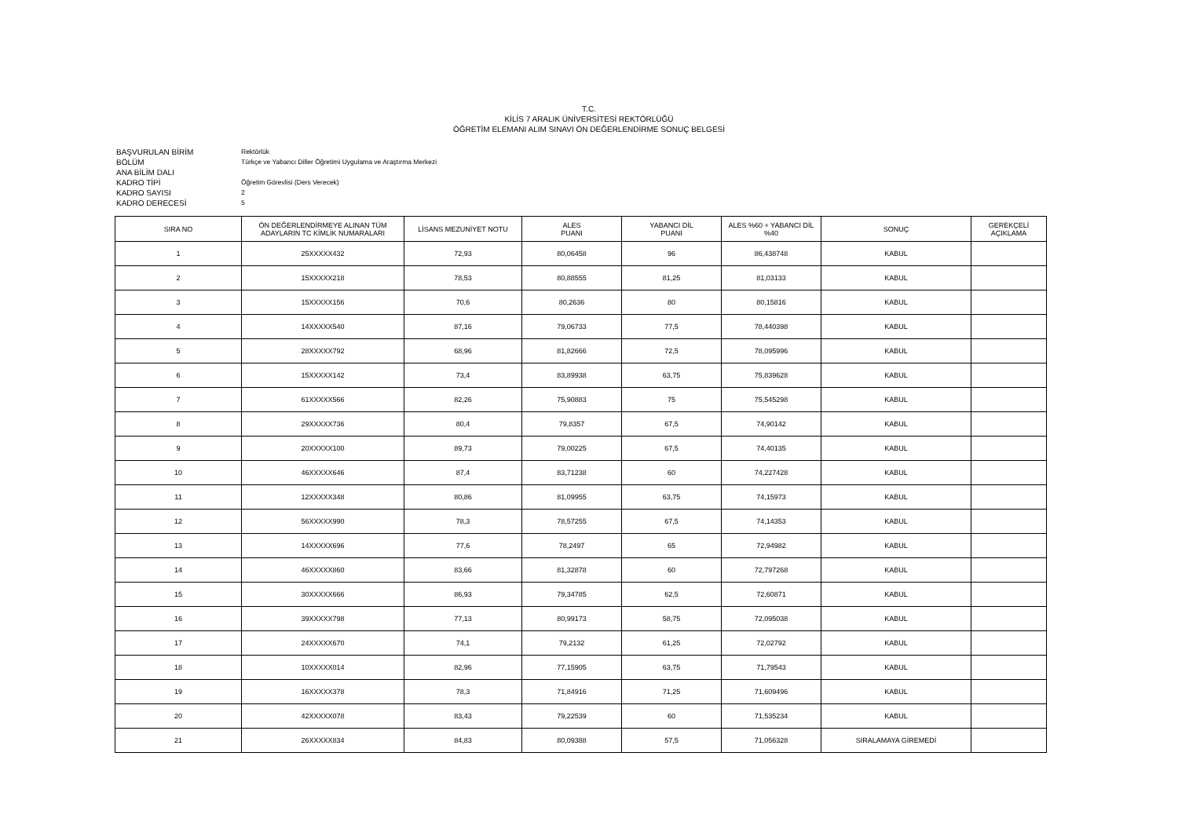T.C.
KİLİS 7 ARALIK ÜNİVERSİTESİ REKTÖRLÜĞÜ
ÖĞRETİM ELEMANI ALIM SINAVI ÖN DEĞERLENDİRME SONUÇ BELGESİ
BAŞVURULAN BİRİM Rektörlük
BÖLÜM Türkçe ve Yabancı Diller Öğretimi Uygulama ve Araştırma Merkezi
ANA BİLİM DALI
KADRO TİPİ Öğretim Görevlisi (Ders Verecek)
KADRO SAYISI 2
KADRO DERECESİ 5
| SIRA NO | ÖN DEĞERLENDİRMEYE ALINAN TÜM ADAYLARIN TC KİMLİK NUMARALARI | LİSANS MEZUNİYET NOTU | ALES PUANI | YABANCI DİL PUANI | ALES %60 + YABANCI DİL %40 | SONUÇ | GEREKÇELİ AÇIKLAMA |
| --- | --- | --- | --- | --- | --- | --- | --- |
| 1 | 25XXXXX432 | 72,93 | 80,06458 | 96 | 86,438748 | KABUL | |
| 2 | 15XXXXX218 | 78,53 | 80,88555 | 81,25 | 81,03133 | KABUL | |
| 3 | 15XXXXX156 | 70,6 | 80,2636 | 80 | 80,15816 | KABUL | |
| 4 | 14XXXXX540 | 87,16 | 79,06733 | 77,5 | 78,440398 | KABUL | |
| 5 | 28XXXXX792 | 68,96 | 81,82666 | 72,5 | 78,095996 | KABUL | |
| 6 | 15XXXXX142 | 73,4 | 83,89938 | 63,75 | 75,839628 | KABUL | |
| 7 | 61XXXXX566 | 82,26 | 75,90883 | 75 | 75,545298 | KABUL | |
| 8 | 29XXXXX736 | 80,4 | 79,8357 | 67,5 | 74,90142 | KABUL | |
| 9 | 20XXXXX100 | 89,73 | 79,00225 | 67,5 | 74,40135 | KABUL | |
| 10 | 46XXXXX646 | 87,4 | 83,71238 | 60 | 74,227428 | KABUL | |
| 11 | 12XXXXX348 | 80,86 | 81,09955 | 63,75 | 74,15973 | KABUL | |
| 12 | 56XXXXX990 | 78,3 | 78,57255 | 67,5 | 74,14353 | KABUL | |
| 13 | 14XXXXX696 | 77,6 | 78,2497 | 65 | 72,94982 | KABUL | |
| 14 | 46XXXXX860 | 83,66 | 81,32878 | 60 | 72,797268 | KABUL | |
| 15 | 30XXXXX666 | 86,93 | 79,34785 | 62,5 | 72,60871 | KABUL | |
| 16 | 39XXXXX798 | 77,13 | 80,99173 | 58,75 | 72,095038 | KABUL | |
| 17 | 24XXXXX670 | 74,1 | 79,2132 | 61,25 | 72,02792 | KABUL | |
| 18 | 10XXXXX014 | 82,96 | 77,15905 | 63,75 | 71,79543 | KABUL | |
| 19 | 16XXXXX378 | 78,3 | 71,84916 | 71,25 | 71,609496 | KABUL | |
| 20 | 42XXXXX078 | 83,43 | 79,22539 | 60 | 71,535234 | KABUL | |
| 21 | 26XXXXX834 | 84,83 | 80,09388 | 57,5 | 71,056328 | SIRALAMAYA GİREMEDİ | |